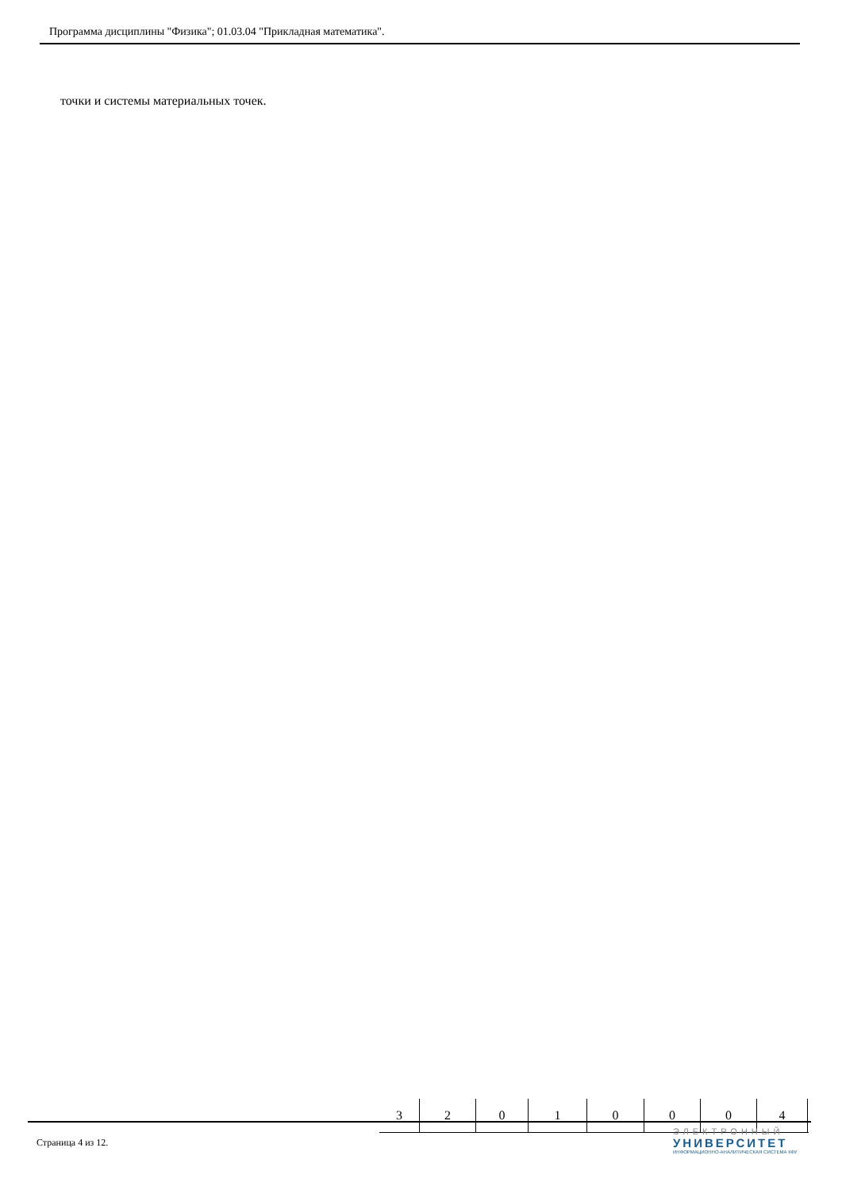Программа дисциплины "Физика"; 01.03.04 "Прикладная математика".
точки и системы материальных точек.
| 3 | 2 | 0 | 1 | 0 | 0 | 0 | 4 | |
Страница 4 из 12.
ЭЛЕКТРОННЫЙ
УНИВЕРСИТЕТ
ИНФОРМАЦИОННО-АНАЛИТИЧЕСКАЯ СИСТЕМА КФУ